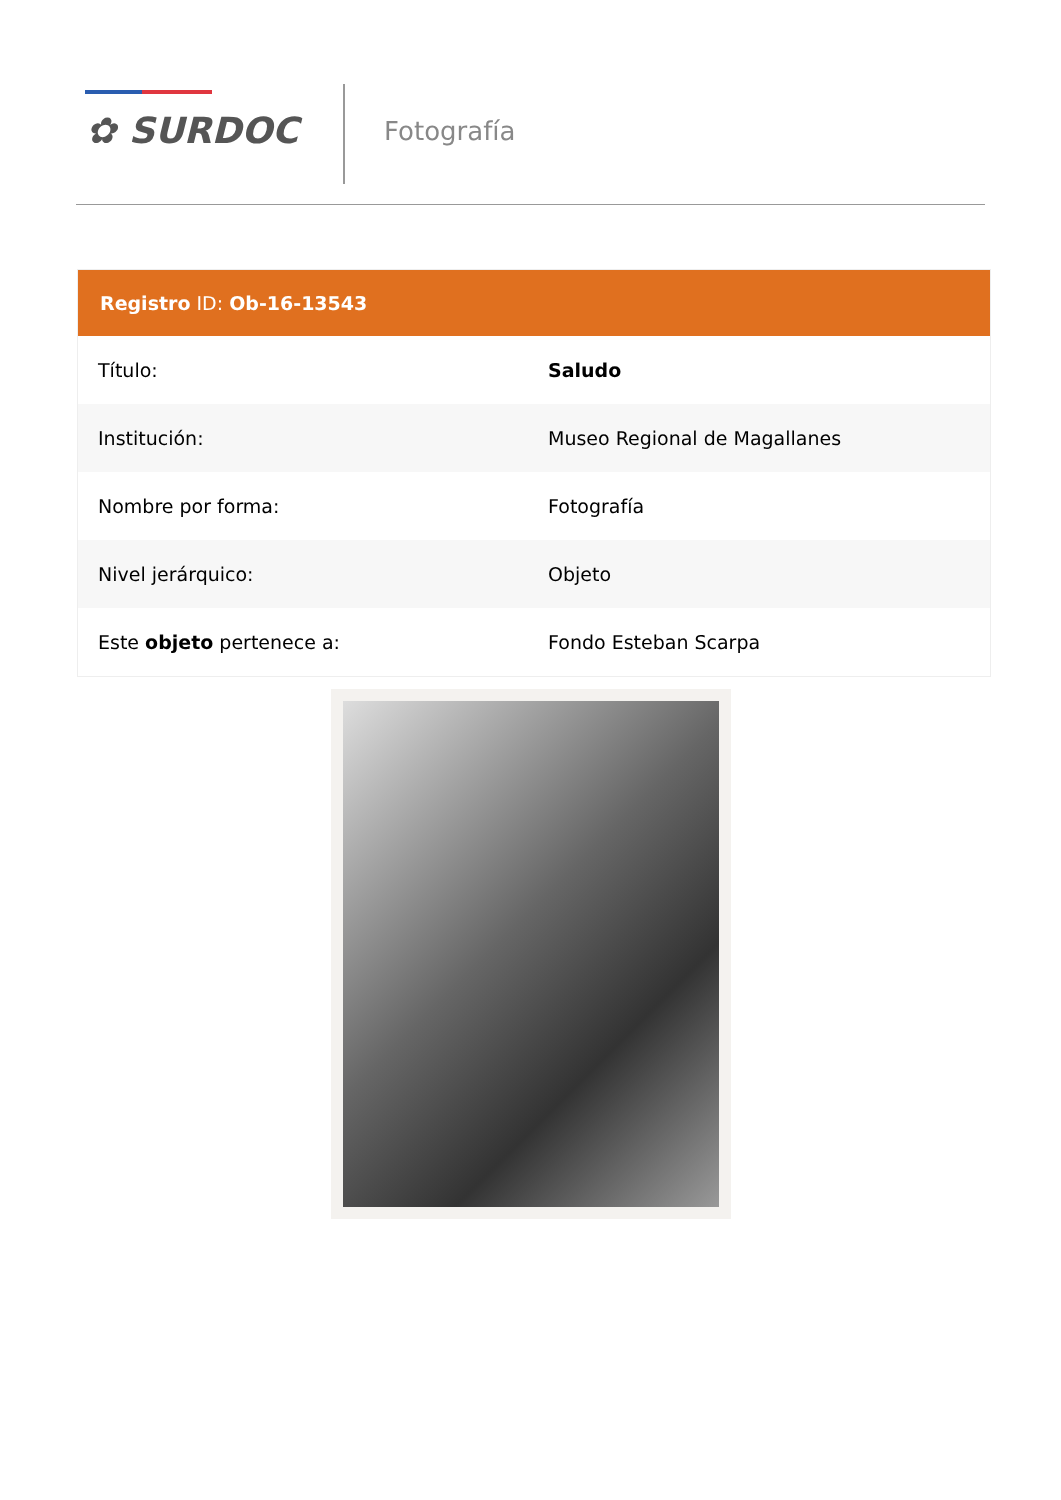✿ SURDOC Fotografía
| Registro ID: Ob-16-13543 | |
| --- | --- |
| Título: | Saludo |
| Institución: | Museo Regional de Magallanes |
| Nombre por forma: | Fotografía |
| Nivel jerárquico: | Objeto |
| Este objeto pertenece a: | Fondo Esteban Scarpa |